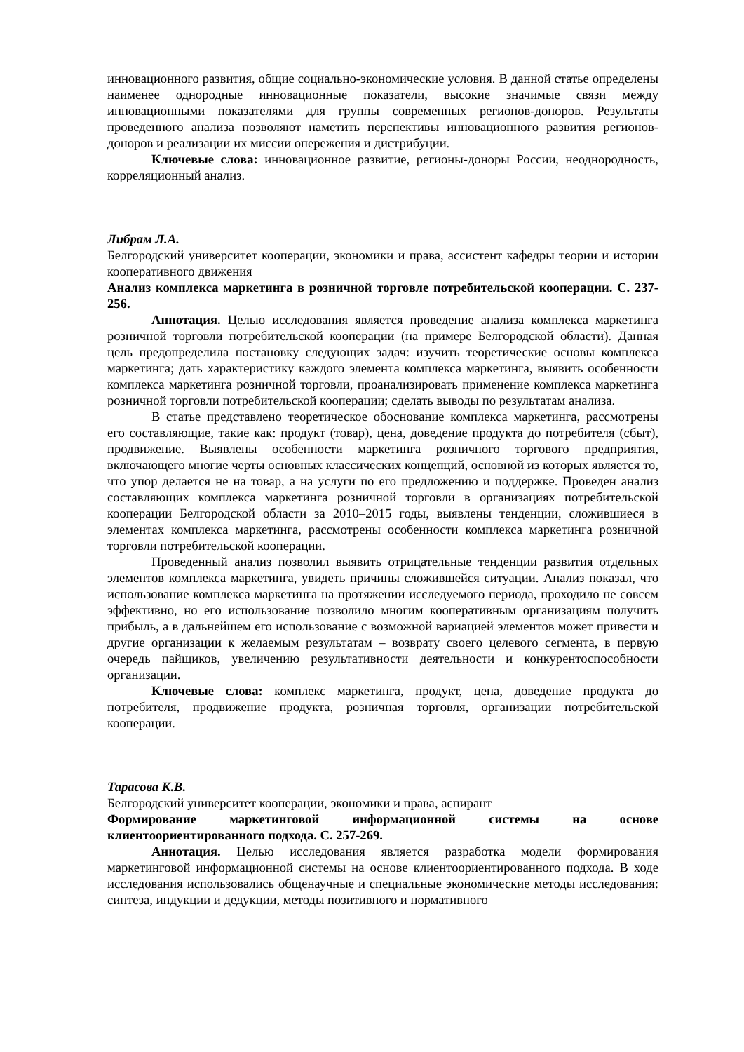инновационного развития, общие социально-экономические условия. В данной статье определены наименее однородные инновационные показатели, высокие значимые связи между инновационными показателями для группы современных регионов-доноров. Результаты проведенного анализа позволяют наметить перспективы инновационного развития регионов-доноров и реализации их миссии опережения и дистрибуции.
Ключевые слова: инновационное развитие, регионы-доноры России, неоднородность, корреляционный анализ.
Либрам Л.А.
Белгородский университет кооперации, экономики и права, ассистент кафедры теории и истории кооперативного движения
Анализ комплекса маркетинга в розничной торговле потребительской кооперации. С. 237-256.
Аннотация. Целью исследования является проведение анализа комплекса маркетинга розничной торговли потребительской кооперации (на примере Белгородской области). Данная цель предопределила постановку следующих задач: изучить теоретические основы комплекса маркетинга; дать характеристику каждого элемента комплекса маркетинга, выявить особенности комплекса маркетинга розничной торговли, проанализировать применение комплекса маркетинга розничной торговли потребительской кооперации; сделать выводы по результатам анализа.
В статье представлено теоретическое обоснование комплекса маркетинга, рассмотрены его составляющие, такие как: продукт (товар), цена, доведение продукта до потребителя (сбыт), продвижение. Выявлены особенности маркетинга розничного торгового предприятия, включающего многие черты основных классических концепций, основной из которых является то, что упор делается не на товар, а на услуги по его предложению и поддержке. Проведен анализ составляющих комплекса маркетинга розничной торговли в организациях потребительской кооперации Белгородской области за 2010–2015 годы, выявлены тенденции, сложившиеся в элементах комплекса маркетинга, рассмотрены особенности комплекса маркетинга розничной торговли потребительской кооперации.
Проведенный анализ позволил выявить отрицательные тенденции развития отдельных элементов комплекса маркетинга, увидеть причины сложившейся ситуации. Анализ показал, что использование комплекса маркетинга на протяжении исследуемого периода, проходило не совсем эффективно, но его использование позволило многим кооперативным организациям получить прибыль, а в дальнейшем его использование с возможной вариацией элементов может привести и другие организации к желаемым результатам – возврату своего целевого сегмента, в первую очередь пайщиков, увеличению результативности деятельности и конкурентоспособности организации.
Ключевые слова: комплекс маркетинга, продукт, цена, доведение продукта до потребителя, продвижение продукта, розничная торговля, организации потребительской кооперации.
Тарасова К.В.
Белгородский университет кооперации, экономики и права, аспирант
Формирование маркетинговой информационной системы на основе клиентоориентированного подхода. С. 257-269.
Аннотация. Целью исследования является разработка модели формирования маркетинговой информационной системы на основе клиентоориентированного подхода. В ходе исследования использовались общенаучные и специальные экономические методы исследования: синтеза, индукции и дедукции, методы позитивного и нормативного